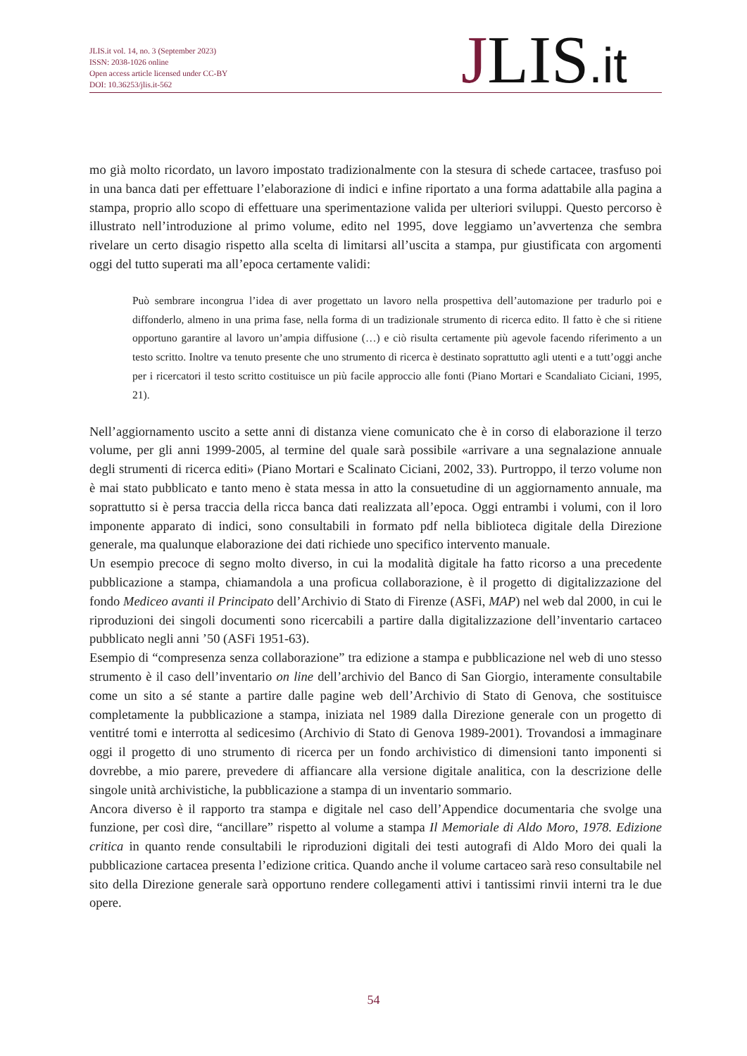JLIS.it vol. 14, no. 3 (September 2023)
ISSN: 2038-1026 online
Open access article licensed under CC-BY
DOI: 10.36253/jlis.it-562
JLIS.it
mo già molto ricordato, un lavoro impostato tradizionalmente con la stesura di schede cartacee, trasfuso poi in una banca dati per effettuare l’elaborazione di indici e infine riportato a una forma adattabile alla pagina a stampa, proprio allo scopo di effettuare una sperimentazione valida per ulteriori sviluppi. Questo percorso è illustrato nell’introduzione al primo volume, edito nel 1995, dove leggiamo un’avvertenza che sembra rivelare un certo disagio rispetto alla scelta di limitarsi all’uscita a stampa, pur giustificata con argomenti oggi del tutto superati ma all’epoca certamente validi:
Può sembrare incongrua l’idea di aver progettato un lavoro nella prospettiva dell’automazione per tradurlo poi e diffonderlo, almeno in una prima fase, nella forma di un tradizionale strumento di ricerca edito. Il fatto è che si ritiene opportuno garantire al lavoro un’ampia diffusione (…) e ciò risulta certamente più agevole facendo riferimento a un testo scritto. Inoltre va tenuto presente che uno strumento di ricerca è destinato soprattutto agli utenti e a tutt’oggi anche per i ricercatori il testo scritto costituisce un più facile approccio alle fonti (Piano Mortari e Scandaliato Ciciani, 1995, 21).
Nell’aggiornamento uscito a sette anni di distanza viene comunicato che è in corso di elaborazione il terzo volume, per gli anni 1999-2005, al termine del quale sarà possibile «arrivare a una segnalazione annuale degli strumenti di ricerca editi» (Piano Mortari e Scalinato Ciciani, 2002, 33). Purtroppo, il terzo volume non è mai stato pubblicato e tanto meno è stata messa in atto la consuetudine di un aggiornamento annuale, ma soprattutto si è persa traccia della ricca banca dati realizzata all’epoca. Oggi entrambi i volumi, con il loro imponente apparato di indici, sono consultabili in formato pdf nella biblioteca digitale della Direzione generale, ma qualunque elaborazione dei dati richiede uno specifico intervento manuale.
Un esempio precoce di segno molto diverso, in cui la modalità digitale ha fatto ricorso a una precedente pubblicazione a stampa, chiamandola a una proficua collaborazione, è il progetto di digitalizzazione del fondo Mediceo avanti il Principato dell’Archivio di Stato di Firenze (ASFi, MAP) nel web dal 2000, in cui le riproduzioni dei singoli documenti sono ricercabili a partire dalla digitalizzazione dell’inventario cartaceo pubblicato negli anni ’50 (ASFi 1951-63).
Esempio di “compresenza senza collaborazione” tra edizione a stampa e pubblicazione nel web di uno stesso strumento è il caso dell’inventario on line dell’archivio del Banco di San Giorgio, interamente consultabile come un sito a sé stante a partire dalle pagine web dell’Archivio di Stato di Genova, che sostituisce completamente la pubblicazione a stampa, iniziata nel 1989 dalla Direzione generale con un progetto di ventitré tomi e interrotta al sedicesimo (Archivio di Stato di Genova 1989-2001). Trovandosi a immaginare oggi il progetto di uno strumento di ricerca per un fondo archivistico di dimensioni tanto imponenti si dovrebbe, a mio parere, prevedere di affiancare alla versione digitale analitica, con la descrizione delle singole unità archivistiche, la pubblicazione a stampa di un inventario sommario.
Ancora diverso è il rapporto tra stampa e digitale nel caso dell’Appendice documentaria che svolge una funzione, per così dire, “ancillare” rispetto al volume a stampa Il Memoriale di Aldo Moro, 1978. Edizione critica in quanto rende consultabili le riproduzioni digitali dei testi autografi di Aldo Moro dei quali la pubblicazione cartacea presenta l’edizione critica. Quando anche il volume cartaceo sarà reso consultabile nel sito della Direzione generale sarà opportuno rendere collegamenti attivi i tantissimi rinvii interni tra le due opere.
54